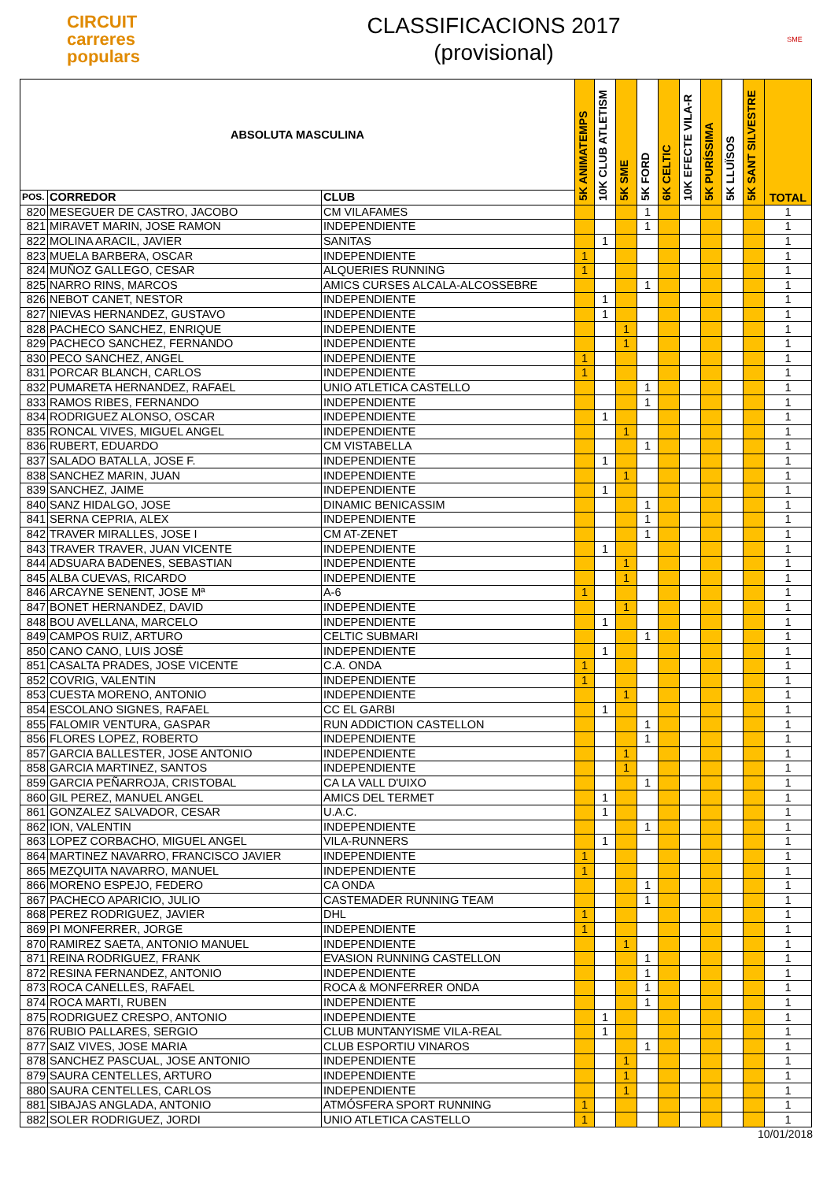CIRCUIT
carreres
populars
CLASSIFICACIONS 2017
(provisional)
SME
| ABSOLUTA MASCULINA | | | 5K ANIMATEMPS | 10K CLUB ATLETISM | 5K SME | 5K FORD | 6K CELTIC | 10K EFECTE VILA-R | 5K PURÍSSIMA | 5K LLUÏSOS | 5K SANT SILVESTRE | TOTAL |
| --- | --- | --- | --- | --- | --- | --- | --- | --- | --- | --- | --- | --- |
| POS. | CORREDOR | CLUB | | | | | | | | | | |
| 820 | MESEGUER DE CASTRO, JACOBO | CM VILAFAMES | | | | 1 | | | | | | 1 |
| 821 | MIRAVET MARIN, JOSE RAMON | INDEPENDIENTE | | | | 1 | | | | | | 1 |
| 822 | MOLINA ARACIL, JAVIER | SANITAS | | 1 | | | | | | | | 1 |
| 823 | MUELA BARBERA, OSCAR | INDEPENDIENTE | 1 | | | | | | | | | 1 |
| 824 | MUÑOZ GALLEGO, CESAR | ALQUERIES RUNNING | 1 | | | | | | | | | 1 |
| 825 | NARRO RINS, MARCOS | AMICS CURSES ALCALA-ALCOSSEBRE | | | | 1 | | | | | | 1 |
| 826 | NEBOT CANET, NESTOR | INDEPENDIENTE | | 1 | | | | | | | | 1 |
| 827 | NIEVAS HERNANDEZ, GUSTAVO | INDEPENDIENTE | | 1 | | | | | | | | 1 |
| 828 | PACHECO SANCHEZ, ENRIQUE | INDEPENDIENTE | | | 1 | | | | | | | 1 |
| 829 | PACHECO SANCHEZ, FERNANDO | INDEPENDIENTE | | | 1 | | | | | | | 1 |
| 830 | PECO SANCHEZ, ANGEL | INDEPENDIENTE | 1 | | | | | | | | | 1 |
| 831 | PORCAR BLANCH, CARLOS | INDEPENDIENTE | 1 | | | | | | | | | 1 |
| 832 | PUMARETA HERNANDEZ, RAFAEL | UNIO ATLETICA CASTELLO | | | | 1 | | | | | | 1 |
| 833 | RAMOS RIBES, FERNANDO | INDEPENDIENTE | | | | 1 | | | | | | 1 |
| 834 | RODRIGUEZ ALONSO, OSCAR | INDEPENDIENTE | | 1 | | | | | | | | 1 |
| 835 | RONCAL VIVES, MIGUEL ANGEL | INDEPENDIENTE | | | 1 | | | | | | | 1 |
| 836 | RUBERT, EDUARDO | CM VISTABELLA | | | | 1 | | | | | | 1 |
| 837 | SALADO BATALLA, JOSE F. | INDEPENDIENTE | | 1 | | | | | | | | 1 |
| 838 | SANCHEZ MARIN, JUAN | INDEPENDIENTE | | | 1 | | | | | | | 1 |
| 839 | SANCHEZ, JAIME | INDEPENDIENTE | | 1 | | | | | | | | 1 |
| 840 | SANZ HIDALGO, JOSE | DINAMIC BENICASSIM | | | | 1 | | | | | | 1 |
| 841 | SERNA CEPRIA, ALEX | INDEPENDIENTE | | | | 1 | | | | | | 1 |
| 842 | TRAVER MIRALLES, JOSE I | CM AT-ZENET | | | | 1 | | | | | | 1 |
| 843 | TRAVER TRAVER, JUAN VICENTE | INDEPENDIENTE | | 1 | | | | | | | | 1 |
| 844 | ADSUARA BADENES, SEBASTIAN | INDEPENDIENTE | | | 1 | | | | | | | 1 |
| 845 | ALBA CUEVAS, RICARDO | INDEPENDIENTE | | | 1 | | | | | | | 1 |
| 846 | ARCAYNE SENENT, JOSE Mª | A-6 | 1 | | | | | | | | | 1 |
| 847 | BONET HERNANDEZ, DAVID | INDEPENDIENTE | | | 1 | | | | | | | 1 |
| 848 | BOU AVELLANA, MARCELO | INDEPENDIENTE | | 1 | | | | | | | | 1 |
| 849 | CAMPOS RUIZ, ARTURO | CELTIC SUBMARI | | | | 1 | | | | | | 1 |
| 850 | CANO CANO, LUIS JOSÉ | INDEPENDIENTE | | 1 | | | | | | | | 1 |
| 851 | CASALTA PRADES, JOSE VICENTE | C.A. ONDA | 1 | | | | | | | | | 1 |
| 852 | COVRIG, VALENTIN | INDEPENDIENTE | 1 | | | | | | | | | 1 |
| 853 | CUESTA MORENO, ANTONIO | INDEPENDIENTE | | | 1 | | | | | | | 1 |
| 854 | ESCOLANO SIGNES, RAFAEL | CC EL GARBI | | 1 | | | | | | | | 1 |
| 855 | FALOMIR VENTURA, GASPAR | RUN ADDICTION CASTELLON | | | | 1 | | | | | | 1 |
| 856 | FLORES LOPEZ, ROBERTO | INDEPENDIENTE | | | | 1 | | | | | | 1 |
| 857 | GARCIA BALLESTER, JOSE ANTONIO | INDEPENDIENTE | | | 1 | | | | | | | 1 |
| 858 | GARCIA MARTINEZ, SANTOS | INDEPENDIENTE | | | 1 | | | | | | | 1 |
| 859 | GARCIA PEÑARROJA, CRISTOBAL | CA LA VALL D'UIXO | | | | 1 | | | | | | 1 |
| 860 | GIL PEREZ, MANUEL ANGEL | AMICS DEL TERMET | | 1 | | | | | | | | 1 |
| 861 | GONZALEZ SALVADOR, CESAR | U.A.C. | | 1 | | | | | | | | 1 |
| 862 | ION, VALENTIN | INDEPENDIENTE | | | | 1 | | | | | | 1 |
| 863 | LOPEZ CORBACHO, MIGUEL ANGEL | VILA-RUNNERS | | 1 | | | | | | | | 1 |
| 864 | MARTINEZ NAVARRO, FRANCISCO JAVIER | INDEPENDIENTE | 1 | | | | | | | | | 1 |
| 865 | MEZQUITA NAVARRO, MANUEL | INDEPENDIENTE | 1 | | | | | | | | | 1 |
| 866 | MORENO ESPEJO, FEDERO | CA ONDA | | | | 1 | | | | | | 1 |
| 867 | PACHECO APARICIO, JULIO | CASTEMADER RUNNING TEAM | | | | 1 | | | | | | 1 |
| 868 | PEREZ RODRIGUEZ, JAVIER | DHL | 1 | | | | | | | | | 1 |
| 869 | PI MONFERRER, JORGE | INDEPENDIENTE | 1 | | | | | | | | | 1 |
| 870 | RAMIREZ SAETA, ANTONIO MANUEL | INDEPENDIENTE | | | 1 | | | | | | | 1 |
| 871 | REINA RODRIGUEZ, FRANK | EVASION RUNNING CASTELLON | | | | 1 | | | | | | 1 |
| 872 | RESINA FERNANDEZ, ANTONIO | INDEPENDIENTE | | | | 1 | | | | | | 1 |
| 873 | ROCA CANELLES, RAFAEL | ROCA & MONFERRER ONDA | | | | 1 | | | | | | 1 |
| 874 | ROCA MARTI, RUBEN | INDEPENDIENTE | | | | 1 | | | | | | 1 |
| 875 | RODRIGUEZ CRESPO, ANTONIO | INDEPENDIENTE | | 1 | | | | | | | | 1 |
| 876 | RUBIO PALLARES, SERGIO | CLUB MUNTANYISME VILA-REAL | | 1 | | | | | | | | 1 |
| 877 | SAIZ VIVES, JOSE MARIA | CLUB ESPORTIU VINAROS | | | | 1 | | | | | | 1 |
| 878 | SANCHEZ PASCUAL, JOSE ANTONIO | INDEPENDIENTE | | | 1 | | | | | | | 1 |
| 879 | SAURA CENTELLES, ARTURO | INDEPENDIENTE | | | 1 | | | | | | | 1 |
| 880 | SAURA CENTELLES, CARLOS | INDEPENDIENTE | | | 1 | | | | | | | 1 |
| 881 | SIBAJAS ANGLADA, ANTONIO | ATMÓSFERA SPORT RUNNING | 1 | | | | | | | | | 1 |
| 882 | SOLER RODRIGUEZ, JORDI | UNIO ATLETICA CASTELLO | 1 | | | | | | | | | 1 |
10/01/2018